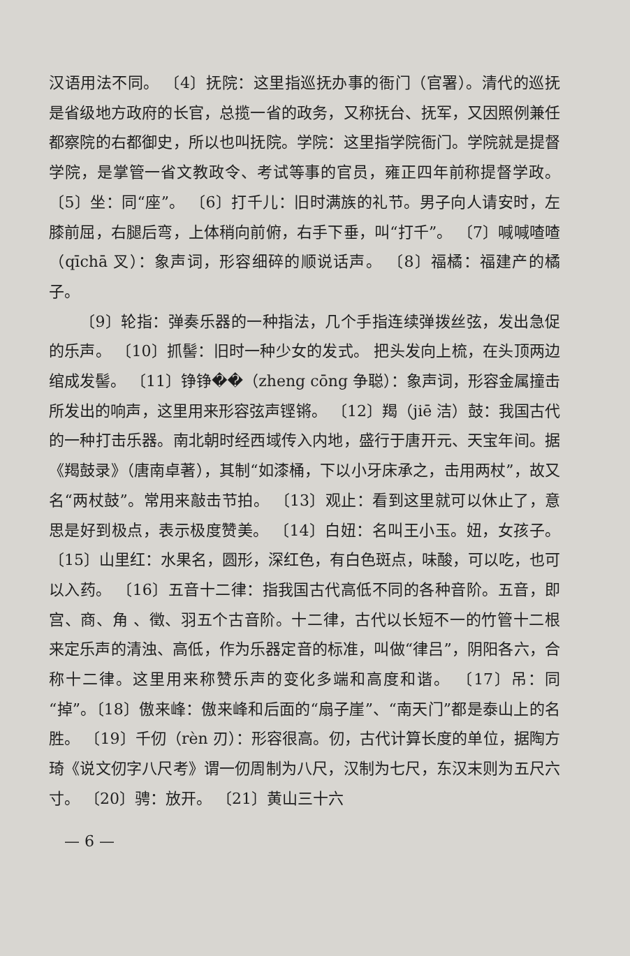汉语用法不同。 〔4〕抚院：这里指巡抚办事的衙门（官署）。清代的巡抚是省级地方政府的长官，总揽一省的政务，又称抚台、抚军，又因照例兼任都察院的右都御史，所以也叫抚院。学院：这里指学院衙门。学院就是提督学院，是掌管一省文教政令、考试等事的官员，雍正四年前称提督学政。 〔5〕坐：同“座”。 〔6〕打千儿：旧时满族的礼节。男子向人请安时，左膝前屈，右腿后弯，上体稍向前俯，右手下垂，叫“打千”。 〔7〕喊喊喳喳（qīchā 叉）：象声词，形容细碎的顺说话声。 〔8〕福橘：福建产的橘子。
〔9〕轮指：弹奏乐器的一种指法，几个手指连续弹拨丝弦，发出急促的乐声。 〔10〕抓髻：旧时一种少女的发式。 把头发向上梳，在头顶两边绾成发髻。 〔11〕铮铮��（zheng cōng 争聪）：象声词，形容金属撞击所发出的响声，这里用来形容弦声铿锵。 〔12〕羯（jiē 洁）鼓：我国古代的一种打击乐器。南北朝时经西域传入内地，盛行于唐开元、天宝年间。据《羯鼓录》（唐南卓著），其制“如漆桶，下以小牙床承之，击用两杖”，故又名“两杖鼓”。常用来敲击节拍。 〔13〕观止：看到这里就可以休止了，意思是好到极点，表示极度赞美。 〔14〕白妞：名叫王小玉。妞，女孩子。 〔15〕山里红：水果名，圆形，深红色，有白色斑点，味酸，可以吃，也可以入药。 〔16〕五音十二律：指我国古代高低不同的各种音阶。五音，即宫、商、角 、徵、羽五个古音阶。十二律，古代以长短不一的竹管十二根来定乐声的清浊、高低，作为乐器定音的标准，叫做“律吕”，阴阳各六，合称十二律。这里用来称赞乐声的变化多端和高度和谐。 〔17〕吊：同“掉”。〔18〕傲来峰：傲来峰和后面的“扇子崖”、“南天门”都是泰山上的名胜。 〔19〕千仞（rèn 刃）：形容很高。仞，古代计算长度的单位，据陶方琦《说文仞字八尺考》谓一仞周制为八尺，汉制为七尺，东汉末则为五尺六寸。 〔20〕骋：放开。 〔21〕黄山三十六
— 6 —